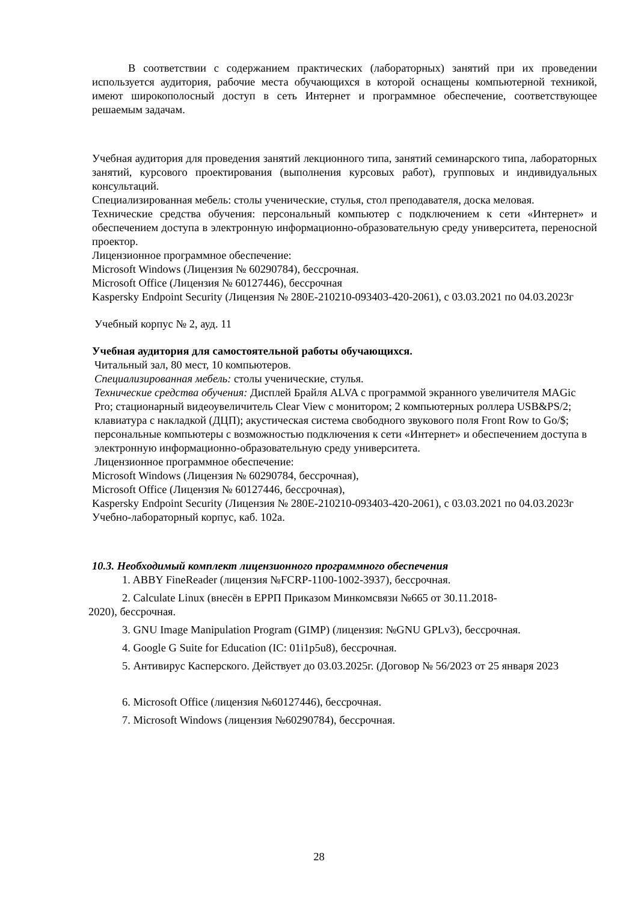В соответствии с содержанием практических (лабораторных) занятий при их проведении используется аудитория, рабочие места обучающихся в которой оснащены компьютерной техникой, имеют широкополосный доступ в сеть Интернет и программное обеспечение, соответствующее решаемым задачам.
Учебная аудитория для проведения занятий лекционного типа, занятий семинарского типа, лабораторных занятий, курсового проектирования (выполнения курсовых работ), групповых и индивидуальных консультаций.
Специализированная мебель: столы ученические, стулья, стол преподавателя, доска меловая.
Технические средства обучения: персональный компьютер с подключением к сети «Интернет» и обеспечением доступа в электронную информационно-образовательную среду университета, переносной проектор.
Лицензионное программное обеспечение:
Microsoft Windows (Лицензия № 60290784), бессрочная.
Microsoft Office (Лицензия № 60127446), бессрочная
Kaspersky Endpoint Security (Лицензия № 280E-210210-093403-420-2061), с 03.03.2021 по 04.03.2023г
Учебный корпус № 2, ауд. 11
Учебная аудитория для самостоятельной работы обучающихся.
Читальный зал, 80 мест, 10 компьютеров.
Специализированная мебель: столы ученические, стулья.
Технические средства обучения: Дисплей Брайля ALVA с программой экранного увеличителя MAGic Pro; стационарный видеоувеличитель Clear View с монитором; 2 компьютерных роллера USB&PS/2; клавиатура с накладкой (ДЦП); акустическая система свободного звукового поля Front Row to Go/$; персональные компьютеры с возможностью подключения к сети «Интернет» и обеспечением доступа в электронную информационно-образовательную среду университета.
Лицензионное программное обеспечение:
Microsoft Windows (Лицензия № 60290784, бессрочная),
Microsoft Office (Лицензия № 60127446, бессрочная),
Kaspersky Endpoint Security (Лицензия № 280E-210210-093403-420-2061), с 03.03.2021 по 04.03.2023г
Учебно-лабораторный корпус, каб. 102а.
10.3. Необходимый комплект лицензионного программного обеспечения
1. ABBY FineReader (лицензия №FCRP-1100-1002-3937), бессрочная.
2. Calculate Linux (внесён в ЕРРП Приказом Минкомсвязи №665 от 30.11.2018-
2020), бессрочная.
3. GNU Image Manipulation Program (GIMP) (лицензия: №GNU GPLv3), бессрочная.
4. Google G Suite for Education (IC: 01i1p5u8), бессрочная.
5. Антивирус Касперского. Действует до 03.03.2025г. (Договор № 56/2023 от 25 января 2023
6. Microsoft Office (лицензия №60127446), бессрочная.
7. Microsoft Windows (лицензия №60290784), бессрочная.
28